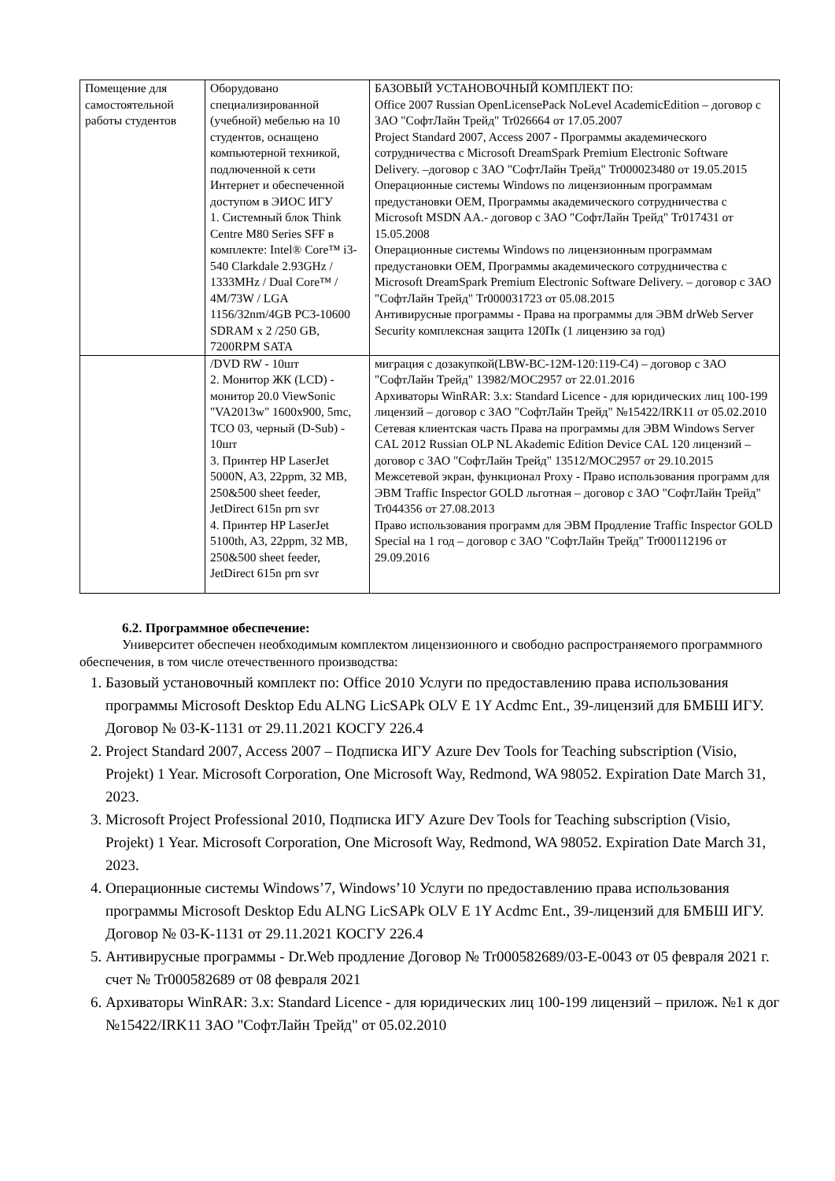| Помещение для самостоятельной работы студентов | Оборудовано специализированной (учебной) мебелью на 10 студентов, оснащено компьютерной техникой, подлюченной к сети Интернет и обеспеченной доступом в ЭИОС ИГУ 1. Системный блок Think Centre M80 Series SFF в комплекте: Intel® Core™ i3-540 Clarkdale 2.93GHz / 1333MHz / Dual Core™ / 4M/73W / LGA 1156/32nm/4GB PC3-10600 SDRAM x 2 /250 GB, 7200RPM SATA | БАЗОВЫЙ УСТАНОВОЧНЫЙ КОМПЛЕКТ ПО: Office 2007 Russian OpenLicensePack NoLevel AcademicEdition – договор с ЗАО "СофтЛайн Трейд" Tr026664 от 17.05.2007 Project Standard 2007, Access 2007 - Программы академического сотрудничества с Microsoft DreamSpark Premium Electronic Software Delivery. –договор с ЗАО "СофтЛайн Трейд" Tr000023480 от 19.05.2015 Операционные системы Windows по лицензионным программам предустановки OEM, Программы академического сотрудничества с Microsoft MSDN AA.- договор с ЗАО "СофтЛайн Трейд" Tr017431 от 15.05.2008 Операционные системы Windows по лицензионным программам предустановки OEM, Программы академического сотрудничества с Microsoft DreamSpark Premium Electronic Software Delivery. – договор с ЗАО "СофтЛайн Трейд" Tr000031723 от 05.08.2015 Антивирусные программы - Права на программы для ЭВМ drWeb Server Security комплексная защита 120Пк (1 лицензию за год) |
| | /DVD RW - 10шт 2. Монитор ЖК (LCD) - монитор 20.0 ViewSonic "VA2013w" 1600x900, 5mc, TCO 03, черный (D-Sub) - 10шт 3. Принтер HP LaserJet 5000N, A3, 22ppm, 32 MB, 250&500 sheet feeder, JetDirect 615n prn svr 4. Принтер HP LaserJet 5100th, A3, 22ppm, 32 MB, 250&500 sheet feeder, JetDirect 615n prn svr | миграция с дозакупкой(LBW-BC-12M-120:119-C4) – договор с ЗАО "СофтЛайн Трейд" 13982/MOC2957 от 22.01.2016 Архиваторы WinRAR: 3.x: Standard Licence - для юридических лиц 100-199 лицензий – договор с ЗАО "СофтЛайн Трейд" №15422/IRK11 от 05.02.2010 Сетевая клиентская часть Права на программы для ЭВМ Windows Server CAL 2012 Russian OLP NL Akademic Edition Device CAL 120 лицензий – договор с ЗАО "СофтЛайн Трейд" 13512/MOC2957 от 29.10.2015 Межсетевой экран, функционал Proxy - Право использования программ для ЭВМ Traffic Inspector GOLD льготная – договор с ЗАО "СофтЛайн Трейд" Tr044356 от 27.08.2013 Право использования программ для ЭВМ Продление Traffic Inspector GOLD Special на 1 год – договор с ЗАО "СофтЛайн Трейд" Tr000112196 от 29.09.2016 |
6.2. Программное обеспечение:
Университет обеспечен необходимым комплектом лицензионного и свободно распространяемого программного обеспечения, в том числе отечественного производства:
1. Базовый установочный комплект по: Office 2010 Услуги по предоставлению права использования программы Microsoft Desktop Edu ALNG LicSAPk OLV E 1Y Acdmc Ent., 39-лицензий для БМБШ ИГУ. Договор № 03-К-1131 от 29.11.2021 КОСГУ 226.4
2. Project Standard 2007, Access 2007 – Подписка ИГУ Azure Dev Tools for Teaching subscription (Visio, Projekt) 1 Year. Microsoft Corporation, One Microsoft Way, Redmond, WA 98052. Expiration Date March 31, 2023.
3. Microsoft Project Professional 2010, Подписка ИГУ Azure Dev Tools for Teaching subscription (Visio, Projekt) 1 Year. Microsoft Corporation, One Microsoft Way, Redmond, WA 98052. Expiration Date March 31, 2023.
4. Операционные системы Windows’7, Windows’10 Услуги по предоставлению права использования программы Microsoft Desktop Edu ALNG LicSAPk OLV E 1Y Acdmc Ent., 39-лицензий для БМБШ ИГУ. Договор № 03-К-1131 от 29.11.2021 КОСГУ 226.4
5. Антивирусные программы - Dr.Web продление Договор № Tr000582689/03-Е-0043 от 05 февраля 2021 г. счет № Tr000582689 от 08 февраля 2021
6. Архиваторы WinRAR: 3.x: Standard Licence - для юридических лиц 100-199 лицензий – прилож. №1 к дог №15422/IRK11 ЗАО "СофтЛайн Трейд" от 05.02.2010